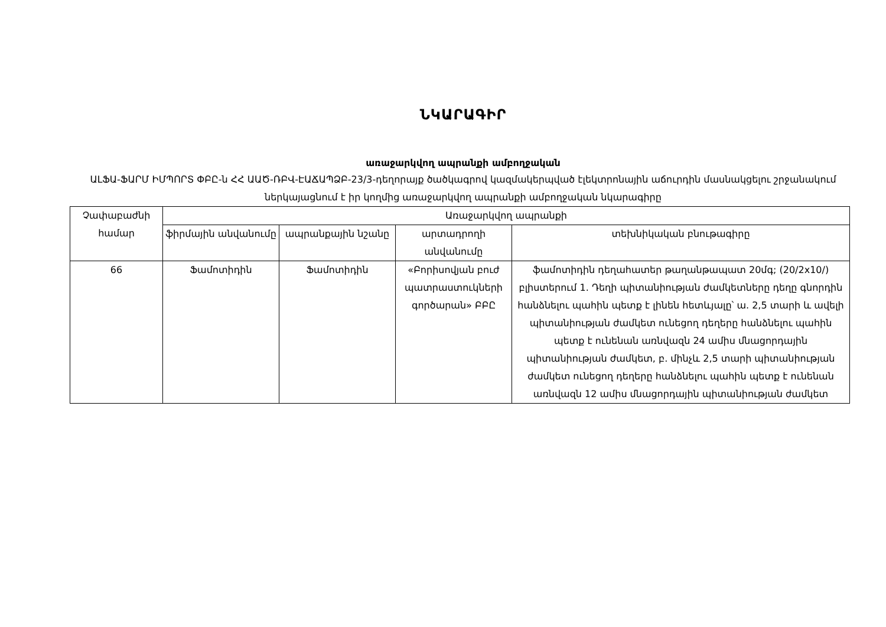ՆԿԱՐԱԳԻՐ
առաջարկվող ապրանքի ամբողջական
ԱԼՖԱ-ՖԱՐՄ ԻՄՊՈՐՏ ՓԲԸ-ն ՀՀ ԱԱԾ-ՌԲՎ-ԷԱՃԱՊՁԲ-23/3-դեղորայք ծածկագրով կազմակերպված էլեկտրոնային աճուրդին մասնակցելու շրջանակում ներկայացնում է իր կողմից առաջարկվող ապրանքի ամբողջական նկարագիրը
| Չափաբաժնի համար | Առաջարկվող ապրանքի | | | |
| --- | --- | --- | --- | --- |
| | ֆիրմային անվանումը | ապրանքային նշանը | արտադրողի անվանումը | տեխնիկական բնութագիրը |
| 66 | Ֆամոտիդին | Ֆամոտիդին | «Բորիսովյան բուժ պատրաստուկների գործարան» ԲԲԸ | ֆամոտիդին դեղահատեր թաղանթապատ 20մգ; (20/2x10/) բլիստերում 1. Դեղի պիտանիության ժամկետները դեղը գնորդին հանձնելու պահին պետք է լինեն հետևյալը՝ ա. 2,5 տարի և ավելի պիտանիության ժամկետ ունեցող դեղերը հանձնելու պահին պետք է ունենան առնվազն 24 ամիս մնացորդային պիտանիության ժամկետ, բ. մինչև 2,5 տարի պիտանիության ժամկետ ունեցող դեղերը հանձնելու պահին պետք է ունենան առնվազն 12 ամիս մնացորդային պիտանիության ժամկետ |